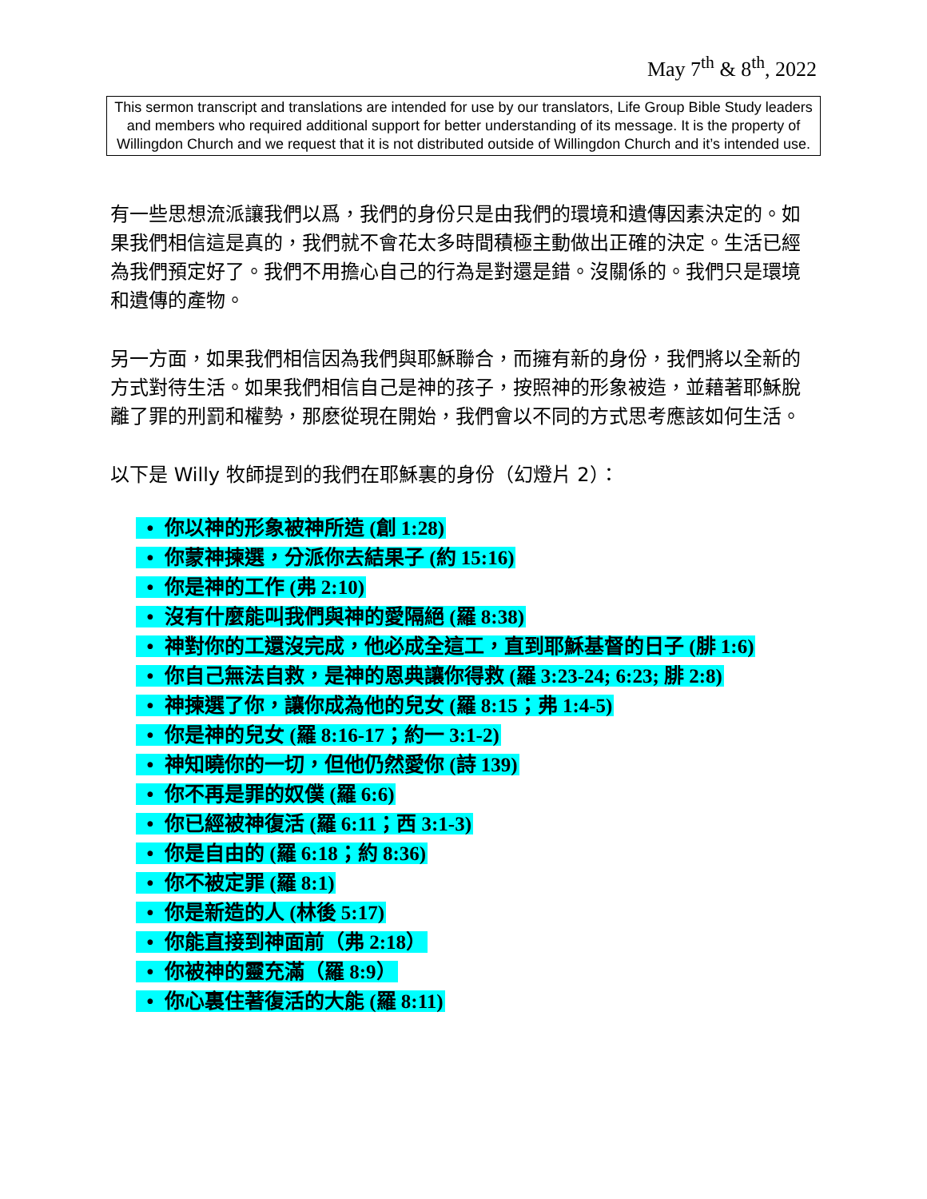May 7<sup>th</sup> & 8<sup>th</sup>, 2022
This sermon transcript and translations are intended for use by our translators, Life Group Bible Study leaders and members who required additional support for better understanding of its message. It is the property of Willingdon Church and we request that it is not distributed outside of Willingdon Church and it’s intended use.
有一些思想流派讓我們以爲，我們的身份只是由我們的環境和遺傳因素決定的。如果我們相信這是真的，我們就不會花太多時間積極主動做出正確的決定。生活已經為我們預定好了。我們不用擔心自己的行為是對還是錯。沒關係的。我們只是環境和遺傳的產物。
另一方面，如果我們相信因為我們與耶穌聯合，而擁有新的身份，我們將以全新的方式對待生活。如果我們相信自己是神的孩子，按照神的形象被造，並藉著耶穌脫離了罪的刑罰和權勢，那麽從現在開始，我們會以不同的方式思考應該如何生活。
以下是 Willy 牧師提到的我們在耶穌裏的身份（幻燈片 2）：
• 你以神的形象被神所造 (創 1:28)
• 你蒙神揀選，分派你去結果子 (約 15:16)
• 你是神的工作 (弗 2:10)
• 沒有什麼能叫我們與神的愛隔絕 (羅 8:38)
• 神對你的工還沒完成，他必成全這工，直到耶穌基督的日子 (腓 1:6)
• 你自己無法自救，是神的恩典讓你得救 (羅 3:23-24; 6:23; 腓 2:8)
• 神揀選了你，讓你成為他的兒女 (羅 8:15；弗 1:4-5)
• 你是神的兒女 (羅 8:16-17；約一 3:1-2)
• 神知曉你的一切，但他仍然愛你 (詩 139)
• 你不再是罪的奴僕 (羅 6:6)
• 你已經被神復活 (羅 6:11；西 3:1-3)
• 你是自由的 (羅 6:18；約 8:36)
• 你不被定罪 (羅 8:1)
• 你是新造的人 (林後 5:17)
• 你能直接到神面前（弗 2:18）
• 你被神的靈充滿（羅 8:9）
• 你心裏住著復活的大能 (羅 8:11)